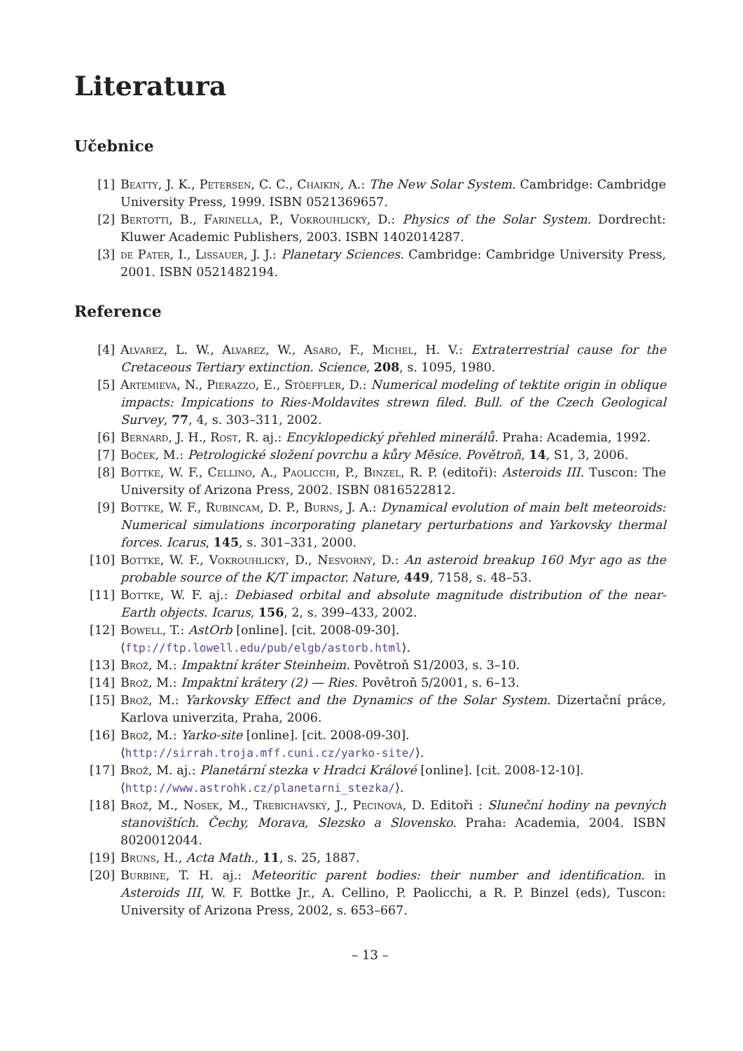Literatura
Učebnice
[1] Beatty, J. K., Petersen, C. C., Chaikin, A.: The New Solar System. Cambridge: Cambridge University Press, 1999. ISBN 0521369657.
[2] Bertotti, B., Farinella, P., Vokrouhlický, D.: Physics of the Solar System. Dordrecht: Kluwer Academic Publishers, 2003. ISBN 1402014287.
[3] de Pater, I., Lissauer, J. J.: Planetary Sciences. Cambridge: Cambridge University Press, 2001. ISBN 0521482194.
Reference
[4] Alvarez, L. W., Alvarez, W., Asaro, F., Michel, H. V.: Extraterrestrial cause for the Cretaceous Tertiary extinction. Science, 208, s. 1095, 1980.
[5] Artemieva, N., Pierazzo, E., Stöeffler, D.: Numerical modeling of tektite origin in oblique impacts: Impications to Ries-Moldavites strewn filed. Bull. of the Czech Geological Survey, 77, 4, s. 303–311, 2002.
[6] Bernard, J. H., Rost, R. aj.: Encyklopedický přehled minerálů. Praha: Academia, 1992.
[7] Boček, M.: Petrologické složení povrchu a kůry Měsíce. Povětroň, 14, S1, 3, 2006.
[8] Bottke, W. F., Cellino, A., Paolicchi, P., Binzel, R. P. (editoři): Asteroids III. Tuscon: The University of Arizona Press, 2002. ISBN 0816522812.
[9] Bottke, W. F., Rubincam, D. P., Burns, J. A.: Dynamical evolution of main belt meteoroids: Numerical simulations incorporating planetary perturbations and Yarkovsky thermal forces. Icarus, 145, s. 301–331, 2000.
[10] Bottke, W. F., Vokrouhlický, D., Nesvorný, D.: An asteroid breakup 160 Myr ago as the probable source of the K/T impactor. Nature, 449, 7158, s. 48–53.
[11] Bottke, W. F. aj.: Debiased orbital and absolute magnitude distribution of the near-Earth objects. Icarus, 156, 2, s. 399–433, 2002.
[12] Bowell, T.: AstOrb [online]. [cit. 2008-09-30].
⟨ftp://ftp.lowell.edu/pub/elgb/astorb.html⟩.
[13] Brož, M.: Impaktní kráter Steinheim. Povětroň S1/2003, s. 3–10.
[14] Brož, M.: Impaktní krátery (2) — Ries. Povětroň 5/2001, s. 6–13.
[15] Brož, M.: Yarkovsky Effect and the Dynamics of the Solar System. Dizertační práce, Karlova univerzita, Praha, 2006.
[16] Brož, M.: Yarko-site [online]. [cit. 2008-09-30].
⟨http://sirrah.troja.mff.cuni.cz/yarko-site/⟩.
[17] Brož, M. aj.: Planetární stezka v Hradci Králové [online]. [cit. 2008-12-10].
⟨http://www.astrohk.cz/planetarni_stezka/⟩.
[18] Brož, M., Nosek, M., Trebichavský, J., Pecinová, D. Editoři : Sluneční hodiny na pevných stanovištích. Čechy, Morava, Slezsko a Slovensko. Praha: Academia, 2004. ISBN 8020012044.
[19] Bruns, H., Acta Math., 11, s. 25, 1887.
[20] Burbine, T. H. aj.: Meteoritic parent bodies: their number and identification. in Asteroids III, W. F. Bottke Jr., A. Cellino, P. Paolicchi, a R. P. Binzel (eds), Tuscon: University of Arizona Press, 2002, s. 653–667.
– 13 –